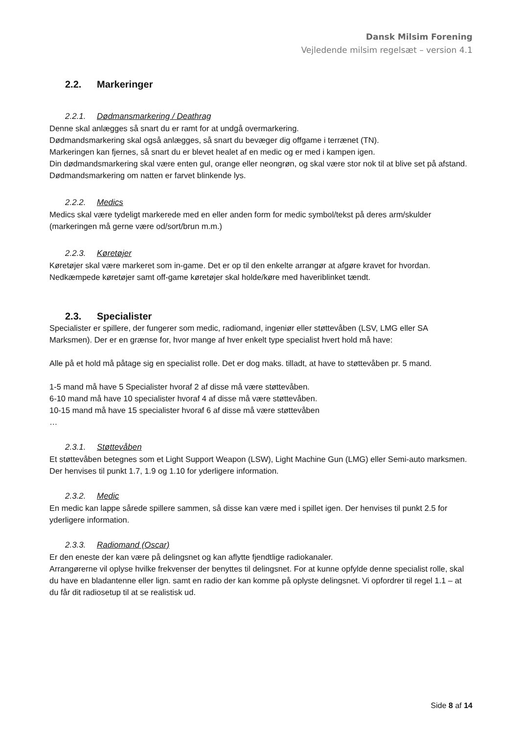Dansk Milsim Forening
Vejledende milsim regelsæt – version 4.1
2.2. Markeringer
2.2.1. Dødmansmarkering / Deathrag
Denne skal anlægges så snart du er ramt for at undgå overmarkering.
Dødmandsmarkering skal også anlægges, så snart du bevæger dig offgame i terrænet (TN).
Markeringen kan fjernes, så snart du er blevet healet af en medic og er med i kampen igen.
Din dødmandsmarkering skal være enten gul, orange eller neongrøn, og skal være stor nok til at blive set på afstand.
Dødmandsmarkering om natten er farvet blinkende lys.
2.2.2. Medics
Medics skal være tydeligt markerede med en eller anden form for medic symbol/tekst på deres arm/skulder (markeringen må gerne være od/sort/brun m.m.)
2.2.3. Køretøjer
Køretøjer skal være markeret som in-game. Det er op til den enkelte arrangør at afgøre kravet for hvordan.
Nedkæmpede køretøjer samt off-game køretøjer skal holde/køre med haveriblinket tændt.
2.3. Specialister
Specialister er spillere, der fungerer som medic, radiomand, ingeniør eller støttevåben (LSV, LMG eller SA Marksmen). Der er en grænse for, hvor mange af hver enkelt type specialist hvert hold må have:
Alle på et hold må påtage sig en specialist rolle. Det er dog maks. tilladt, at have to støttevåben pr. 5 mand.
1-5 mand må have 5 Specialister hvoraf 2 af disse må være støttevåben.
6-10 mand må have 10 specialister hvoraf 4 af disse må være støttevåben.
10-15 mand må have 15 specialister hvoraf 6 af disse må være støttevåben
…
2.3.1. Støttevåben
Et støttevåben betegnes som et Light Support Weapon (LSW), Light Machine Gun (LMG) eller Semi-auto marksmen. Der henvises til punkt 1.7, 1.9 og 1.10 for yderligere information.
2.3.2. Medic
En medic kan lappe sårede spillere sammen, så disse kan være med i spillet igen. Der henvises til punkt 2.5 for yderligere information.
2.3.3. Radiomand (Oscar)
Er den eneste der kan være på delingsnet og kan aflytte fjendtlige radiokanaler.
Arrangørerne vil oplyse hvilke frekvenser der benyttes til delingsnet. For at kunne opfylde denne specialist rolle, skal du have en bladantenne eller lign. samt en radio der kan komme på oplyste delingsnet. Vi opfordrer til regel 1.1 – at du får dit radiosetup til at se realistisk ud.
Side 8 af 14